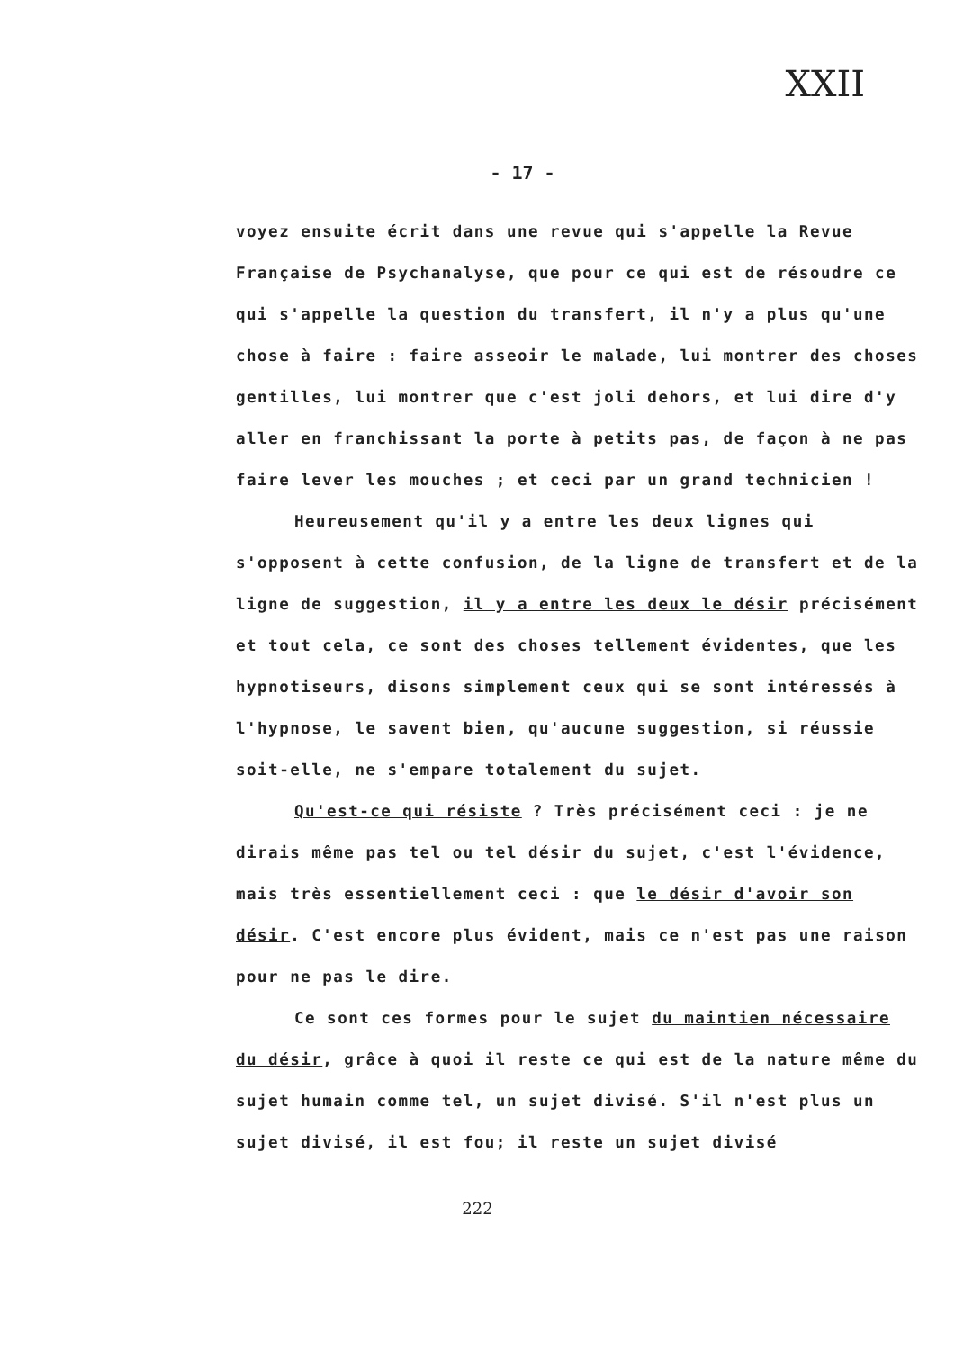XXII
- 17 -
voyez ensuite écrit dans une revue qui s'appelle la Revue Française de Psychanalyse, que pour ce qui est de résoudre ce qui s'appelle la question du transfert, il n'y a plus qu'une chose à faire : faire asseoir le malade, lui montrer des choses gentilles, lui montrer que c'est joli dehors, et lui dire d'y aller en franchissant la porte à petits pas, de façon à ne pas faire lever les mouches ; et ceci par un grand technicien !
Heureusement qu'il y a entre les deux lignes qui s'opposent à cette confusion, de la ligne de transfert et de la ligne de suggestion, il y a entre les deux le désir précisément et tout cela, ce sont des choses tellement évidentes, que les hypnotiseurs, disons simplement ceux qui se sont intéressés à l'hypnose, le savent bien, qu'aucune suggestion, si réussie soit-elle, ne s'empare totalement du sujet.
Qu'est-ce qui résiste ? Très précisément ceci : je ne dirais même pas tel ou tel désir du sujet, c'est l'évidence, mais très essentiellement ceci : que le désir d'avoir son désir. C'est encore plus évident, mais ce n'est pas une raison pour ne pas le dire.
Ce sont ces formes pour le sujet du maintien nécessaire du désir, grâce à quoi il reste ce qui est de la nature même du sujet humain comme tel, un sujet divisé. S'il n'est plus un sujet divisé, il est fou; il reste un sujet divisé
222